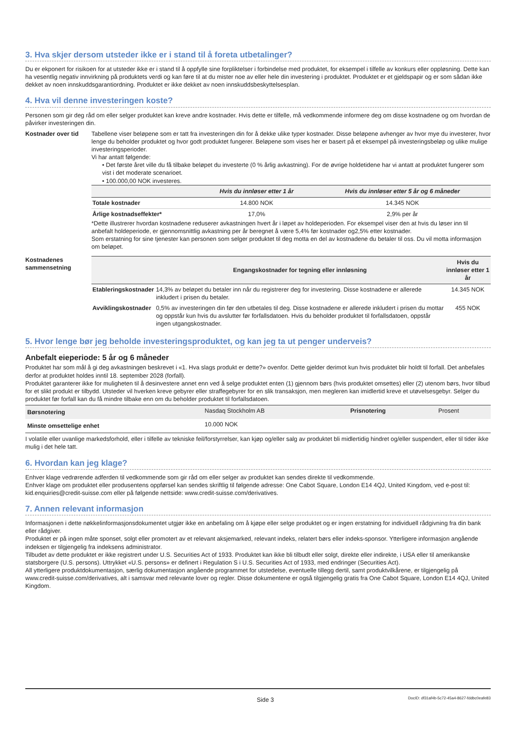3. Hva skjer dersom utsteder ikke er i stand til å foreta utbetalinger?
Du er ekponert for risikoen for at utsteder ikke er i stand til å oppfylle sine forpliktelser i forbindelse med produktet, for eksempel i tilfelle av konkurs eller oppløsning. Dette kan ha vesentlig negativ innvirkning på produktets verdi og kan føre til at du mister noe av eller hele din investering i produktet. Produktet er et gjeldspapir og er som sådan ikke dekket av noen innskuddsgarantiordning. Produktet er ikke dekket av noen innskuddsbeskyttelsesplan.
4. Hva vil denne investeringen koste?
Personen som gir deg råd om eller selger produktet kan kreve andre kostnader. Hvis dette er tilfelle, må vedkommende informere deg om disse kostnadene og om hvordan de påvirker investeringen din.
Kostnader over tid Tabellene viser beløpene som er tatt fra investeringen din for å dekke ulike typer kostnader. Disse beløpene avhenger av hvor mye du investerer, hvor lenge du beholder produktet og hvor godt produktet fungerer. Beløpene som vises her er basert på et eksempel på investeringsbeløp og ulike mulige investeringsperioder.
Vi har antatt følgende:
• Det første året ville du få tilbake beløpet du investerte (0 % årlig avkastning). For de øvrige holdetidene har vi antatt at produktet fungerer som vist i det moderate scenarioet.
• 100.000,00 NOK investeres.
| | Hvis du innløser etter 1 år | Hvis du innløser etter 5 år og 6 måneder |
| --- | --- | --- |
| Totale kostnader | 14.800 NOK | 14.345 NOK |
| Årlige kostnadseffekter* | 17,0% | 2,9% per år |
*Dette illustrerer hvordan kostnadene reduserer avkastningen hvert år i løpet av holdeperioden. For eksempel viser den at hvis du løser inn til anbefalt holdeperiode, er gjennomsnittlig avkastning per år beregnet å være 5,4% før kostnader og2,5% etter kostnader.
Som erstatning for sine tjenester kan personen som selger produktet til deg motta en del av kostnadene du betaler til oss. Du vil motta informasjon om beløpet.
Kostnadenes sammensetning
| | Engangskostnader for tegning eller innløsning | Hvis du innløser etter 1 år |
| --- | --- | --- |
| Etableringskostnader | 14,3% av beløpet du betaler inn når du registrerer deg for investering. Disse kostnadene er allerede inkludert i prisen du betaler. | 14.345 NOK |
| Avviklingskostnader | 0,5% av investeringen din før den utbetales til deg. Disse kostnadene er allerede inkludert i prisen du mottar og oppstår kun hvis du avslutter før forfallsdatoen. Hvis du beholder produktet til forfallsdatoen, oppstår ingen utgangskostnader. | 455 NOK |
5. Hvor lenge bør jeg beholde investeringsproduktet, og kan jeg ta ut penger underveis?
Anbefalt eieperiode: 5 år og 6 måneder
Produktet har som mål å gi deg avkastningen beskrevet i «1. Hva slags produkt er dette?» ovenfor. Dette gjelder derimot kun hvis produktet blir holdt til forfall. Det anbefales derfor at produktet holdes inntil 18. september 2028 (forfall).
Produktet garanterer ikke for muligheten til å desinvestere annet enn ved å selge produktet enten (1) gjennom børs (hvis produktet omsettes) eller (2) utenom børs, hvor tilbud for et slikt produkt er tilbydd. Utsteder vil hverken kreve gebyrer eller straffegebyrer for en slik transaksjon, men megleren kan imidlertid kreve et utøvelsesgebyr. Selger du produktet før forfall kan du få mindre tilbake enn om du beholder produktet til forfallsdatoen.
| Børsnotering | Nasdaq Stockholm AB | Prisnotering | Prosent |
| Minste omsettelige enhet | 10.000 NOK | | |
I volatile eller uvanlige markedsforhold, eller i tilfelle av tekniske feil/forstyrrelser, kan kjøp og/eller salg av produktet bli midlertidig hindret og/eller suspendert, eller til tider ikke mulig i det hele tatt.
6. Hvordan kan jeg klage?
Enhver klage vedrørende adferden til vedkommende som gir råd om eller selger av produktet kan sendes direkte til vedkommende.
Enhver klage om produktet eller produsentens oppførsel kan sendes skriftlig til følgende adresse: One Cabot Square, London E14 4QJ, United Kingdom, ved e-post til: kid.enquiries@credit-suisse.com eller på følgende nettside: www.credit-suisse.com/derivatives.
7. Annen relevant informasjon
Informasjonen i dette nøkkelinformasjonsdokumentet utgjør ikke en anbefaling om å kjøpe eller selge produktet og er ingen erstatning for individuell rådgivning fra din bank eller rådgiver.
Produktet er på ingen måte sponset, solgt eller promotert av et relevant aksjemarked, relevant indeks, relatert børs eller indeks-sponsor. Ytterligere informasjon angående indeksen er tilgjengelig fra indeksens administrator.
Tilbudet av dette produktet er ikke registrert under U.S. Securities Act of 1933. Produktet kan ikke bli tilbudt eller solgt, direkte eller indirekte, i USA eller til amerikanske statsborgere (U.S. persons). Uttrykket «U.S. persons» er definert i Regulation S i U.S. Securities Act of 1933, med endringer (Securities Act).
All ytterligere produktdokumentasjon, særlig dokumentasjon angående programmet for utstedelse, eventuelle tillegg dertil, samt produktvilkårene, er tilgjengelig på www.credit-suisse.com/derivatives, alt i samsvar med relevante lover og regler. Disse dokumentene er også tilgjengelig gratis fra One Cabot Square, London E14 4QJ, United Kingdom.
Side 3 DocID: df31af4b-5c72-45a4-8627-fddbc0eafe83